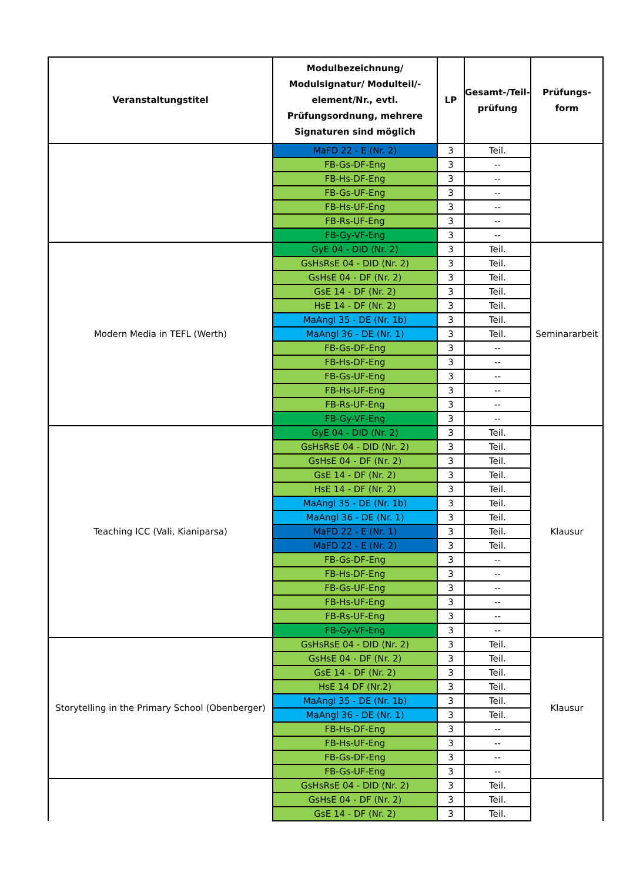| Veranstaltungstitel | Modulbezeichnung/ Modulsignatur/ Modulteil/-element/Nr., evtl. Prüfungsordnung, mehrere Signaturen sind möglich | LP | Gesamt-/Teil-prüfung | Prüfungs-form |
| --- | --- | --- | --- | --- |
| | MaFD 22 - E (Nr. 2) | 3 | Teil. | |
| | FB-Gs-DF-Eng | 3 | -- | |
| | FB-Hs-DF-Eng | 3 | -- | |
| | FB-Gs-UF-Eng | 3 | -- | |
| | FB-Hs-UF-Eng | 3 | -- | |
| | FB-Rs-UF-Eng | 3 | -- | |
| | FB-Gy-VF-Eng | 3 | -- | |
| Modern Media in TEFL (Werth) | GyE 04 - DID (Nr. 2) | 3 | Teil. | Seminararbeit |
| | GsHsRsE 04 - DID (Nr. 2) | 3 | Teil. | |
| | GsHsE 04 - DF (Nr. 2) | 3 | Teil. | |
| | GsE 14 - DF (Nr. 2) | 3 | Teil. | |
| | HsE 14 - DF (Nr. 2) | 3 | Teil. | |
| | MaAngl 35 - DE (Nr. 1b) | 3 | Teil. | |
| | MaAngl 36 - DE (Nr. 1) | 3 | Teil. | |
| | FB-Gs-DF-Eng | 3 | -- | |
| | FB-Hs-DF-Eng | 3 | -- | |
| | FB-Gs-UF-Eng | 3 | -- | |
| | FB-Hs-UF-Eng | 3 | -- | |
| | FB-Rs-UF-Eng | 3 | -- | |
| | FB-Gy-VF-Eng | 3 | -- | |
| Teaching ICC (Vali, Kianiparsa) | GyE 04 - DID (Nr. 2) | 3 | Teil. | Klausur |
| | GsHsRsE 04 - DID (Nr. 2) | 3 | Teil. | |
| | GsHsE 04 - DF (Nr. 2) | 3 | Teil. | |
| | GsE 14 - DF (Nr. 2) | 3 | Teil. | |
| | HsE 14 - DF (Nr. 2) | 3 | Teil. | |
| | MaAngl 35 - DE (Nr. 1b) | 3 | Teil. | |
| | MaAngl 36 - DE (Nr. 1) | 3 | Teil. | |
| | MaFD 22 - E (Nr. 1) | 3 | Teil. | |
| | MaFD 22 - E (Nr. 2) | 3 | Teil. | |
| | FB-Gs-DF-Eng | 3 | -- | |
| | FB-Hs-DF-Eng | 3 | -- | |
| | FB-Gs-UF-Eng | 3 | -- | |
| | FB-Hs-UF-Eng | 3 | -- | |
| | FB-Rs-UF-Eng | 3 | -- | |
| | FB-Gy-VF-Eng | 3 | -- | |
| Storytelling in the Primary School (Obenberger) | GsHsRsE 04 - DID (Nr. 2) | 3 | Teil. | Klausur |
| | GsHsE 04 - DF (Nr. 2) | 3 | Teil. | |
| | GsE 14 - DF (Nr. 2) | 3 | Teil. | |
| | HsE 14 DF (Nr.2) | 3 | Teil. | |
| | MaAngl 35 - DE (Nr. 1b) | 3 | Teil. | |
| | MaAngl 36 - DE (Nr. 1) | 3 | Teil. | |
| | FB-Hs-DF-Eng | 3 | -- | |
| | FB-Hs-UF-Eng | 3 | -- | |
| | FB-Gs-DF-Eng | 3 | -- | |
| | FB-Gs-UF-Eng | 3 | -- | |
| | GsHsRsE 04 - DID (Nr. 2) | 3 | Teil. | |
| | GsHsE 04 - DF (Nr. 2) | 3 | Teil. | |
| | GsE 14 - DF (Nr. 2) | 3 | Teil. | |